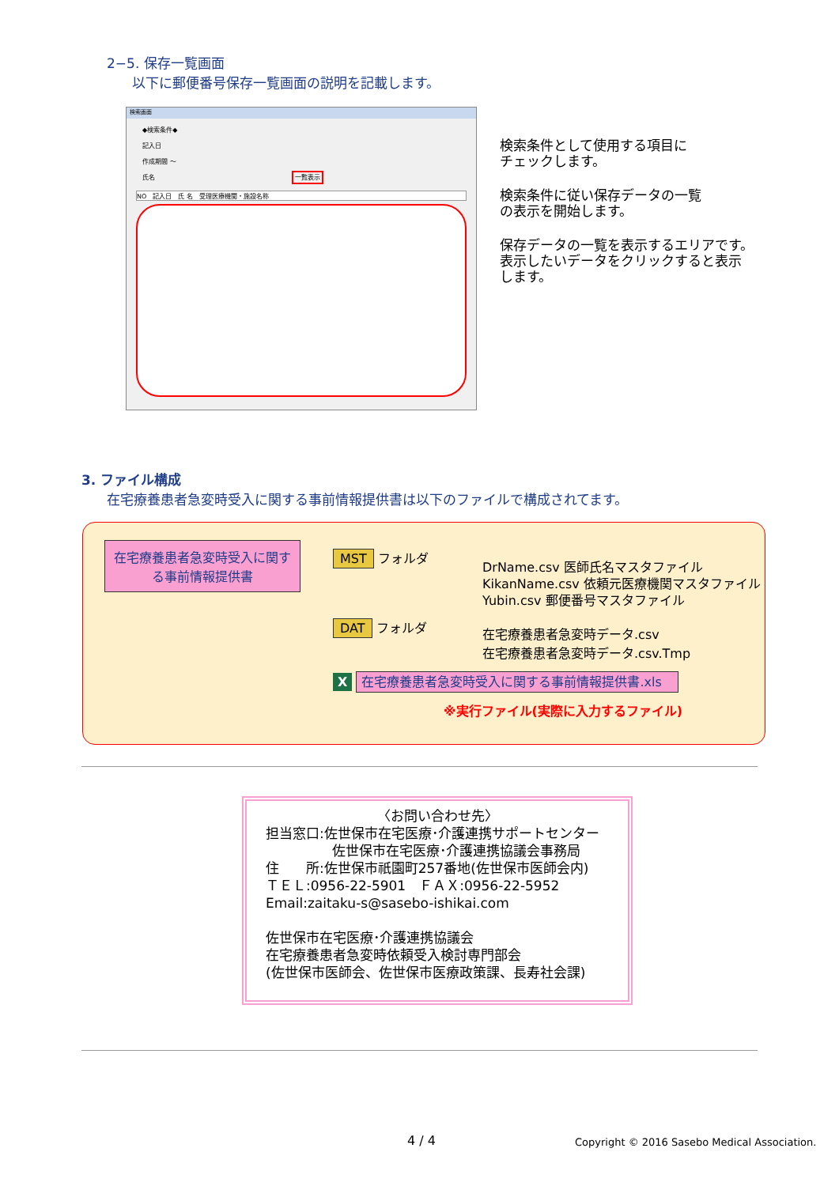2−5. 保存一覧画面
以下に郵便番号保存一覧画面の説明を記載します。
検索画面
◆検索条件◆
記入日
作成期間 ～
氏名 一覧表示
NO　記入日　氏 名　受理医療機関・施設名称
検索条件として使用する項目に
チェックします。
検索条件に従い保存データの一覧
の表示を開始します。
保存データの一覧を表示するエリアです。
表示したいデータをクリックすると表示
します。
3. ファイル構成
在宅療養患者急変時受入に関する事前情報提供書は以下のファイルで構成されてます。
在宅療養患者急変時受入に関する事前情報提供書
MST フォルダ
DrName.csv 医師氏名マスタファイル
KikanName.csv 依頼元医療機関マスタファイル
Yubin.csv 郵便番号マスタファイル
DAT フォルダ
在宅療養患者急変時データ.csv
在宅療養患者急変時データ.csv.Tmp
X 在宅療養患者急変時受入に関する事前情報提供書.xls
※実行ファイル(実際に入力するファイル)
〈お問い合わせ先〉
担当窓口:佐世保市在宅医療･介護連携サポートセンター
佐世保市在宅医療･介護連携協議会事務局
住　　所:佐世保市祇園町257番地(佐世保市医師会内)
ＴＥＬ:0956-22-5901　ＦＡＸ:0956-22-5952
Email:zaitaku-s@sasebo-ishikai.com
佐世保市在宅医療･介護連携協議会
在宅療養患者急変時依頼受入検討専門部会
(佐世保市医師会、佐世保市医療政策課、長寿社会課)
4 / 4
Copyright © 2016 Sasebo Medical Association.